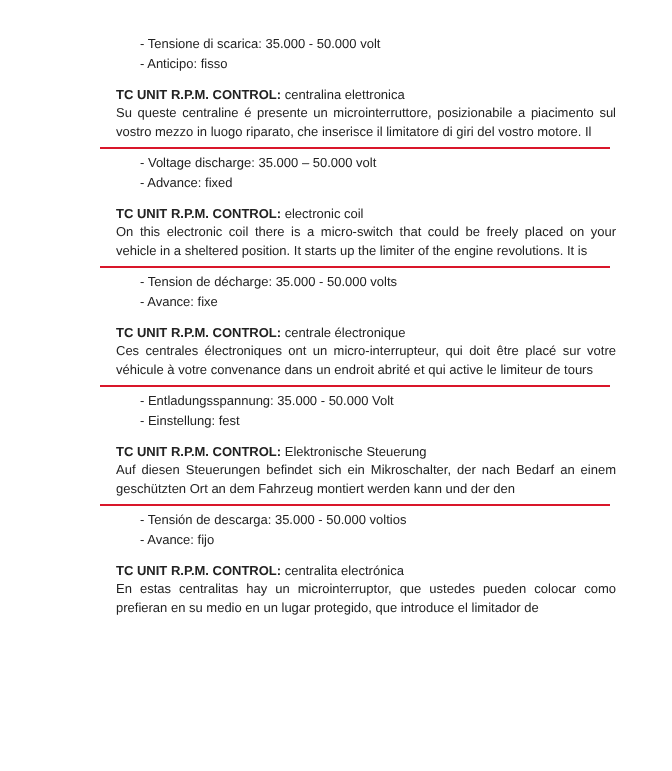- Tensione di scarica: 35.000 - 50.000 volt
- Anticipo: fisso
TC UNIT R.P.M. CONTROL: centralina elettronica
Su queste centraline é presente un microinterruttore, posizionabile a piacimento sul vostro mezzo in luogo riparato, che inserisce il limitatore di giri del vostro motore. Il
- Voltage discharge: 35.000 – 50.000 volt
- Advance: fixed
TC UNIT R.P.M. CONTROL: electronic coil
On this electronic coil there is a micro-switch that could be freely placed on your vehicle in a sheltered position. It starts up the limiter of the engine revolutions. It is
- Tension de décharge: 35.000 - 50.000 volts
- Avance: fixe
TC UNIT R.P.M. CONTROL: centrale électronique
Ces centrales électroniques ont un micro-interrupteur, qui doit être placé sur votre véhicule à votre convenance dans un endroit abrité et qui active le limiteur de tours
- Entladungsspannung: 35.000 - 50.000 Volt
- Einstellung: fest
TC UNIT R.P.M. CONTROL: Elektronische Steuerung
Auf diesen Steuerungen befindet sich ein Mikroschalter, der nach Bedarf an einem geschützten Ort an dem Fahrzeug montiert werden kann und der den
- Tensión de descarga: 35.000 - 50.000 voltios
- Avance: fijo
TC UNIT R.P.M. CONTROL: centralita electrónica
En estas centralitas hay un microinterruptor, que ustedes pueden colocar como prefieran en su medio en un lugar protegido, que introduce el limitador de